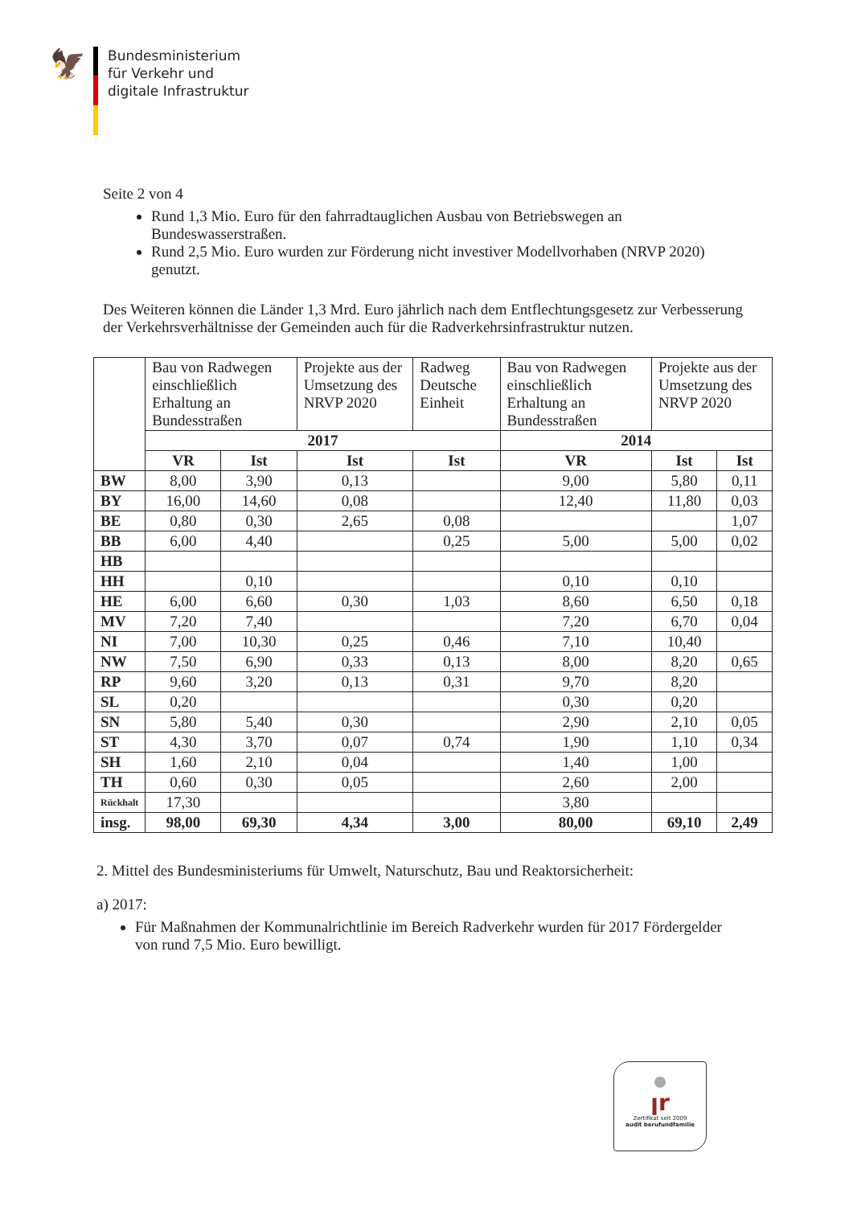🦅
Bundesministerium
für Verkehr und
digitale Infrastruktur
Seite 2 von 4
Rund 1,3 Mio. Euro für den fahrradtauglichen Ausbau von Betriebswegen an Bundeswasserstraßen.
Rund 2,5 Mio. Euro wurden zur Förderung nicht investiver Modellvorhaben (NRVP 2020) genutzt.
Des Weiteren können die Länder 1,3 Mrd. Euro jährlich nach dem Entflechtungsgesetz zur Verbesserung der Verkehrsverhältnisse der Gemeinden auch für die Radverkehrsinfrastruktur nutzen.
| | Bau von Radwegen einschließlich Erhaltung an Bundesstraßen | | Projekte aus der Umsetzung des NRVP 2020 | Radweg Deutsche Einheit | Bau von Radwegen einschließlich Erhaltung an Bundesstraßen | Projekte aus der Umsetzung des NRVP 2020 | |
| | 2017 | | | | 2014 | | |
| | VR | Ist | Ist | Ist | VR | Ist | Ist |
| BW | 8,00 | 3,90 | 0,13 | | 9,00 | 5,80 | 0,11 |
| BY | 16,00 | 14,60 | 0,08 | | 12,40 | 11,80 | 0,03 |
| BE | 0,80 | 0,30 | 2,65 | 0,08 | | | 1,07 |
| BB | 6,00 | 4,40 | | 0,25 | 5,00 | 5,00 | 0,02 |
| HB | | | | | | | |
| HH | | 0,10 | | | 0,10 | 0,10 | |
| HE | 6,00 | 6,60 | 0,30 | 1,03 | 8,60 | 6,50 | 0,18 |
| MV | 7,20 | 7,40 | | | 7,20 | 6,70 | 0,04 |
| NI | 7,00 | 10,30 | 0,25 | 0,46 | 7,10 | 10,40 | |
| NW | 7,50 | 6,90 | 0,33 | 0,13 | 8,00 | 8,20 | 0,65 |
| RP | 9,60 | 3,20 | 0,13 | 0,31 | 9,70 | 8,20 | |
| SL | 0,20 | | | | 0,30 | 0,20 | |
| SN | 5,80 | 5,40 | 0,30 | | 2,90 | 2,10 | 0,05 |
| ST | 4,30 | 3,70 | 0,07 | 0,74 | 1,90 | 1,10 | 0,34 |
| SH | 1,60 | 2,10 | 0,04 | | 1,40 | 1,00 | |
| TH | 0,60 | 0,30 | 0,05 | | 2,60 | 2,00 | |
| Rückhalt | 17,30 | | | | 3,80 | | |
| insg. | 98,00 | 69,30 | 4,34 | 3,00 | 80,00 | 69,10 | 2,49 |
2. Mittel des Bundesministeriums für Umwelt, Naturschutz, Bau und Reaktorsicherheit:
a) 2017:
Für Maßnahmen der Kommunalrichtlinie im Bereich Radverkehr wurden für 2017 Fördergelder von rund 7,5 Mio. Euro bewilligt.
ꞁr
Zertifikat seit 2009
audit berufundfamilie